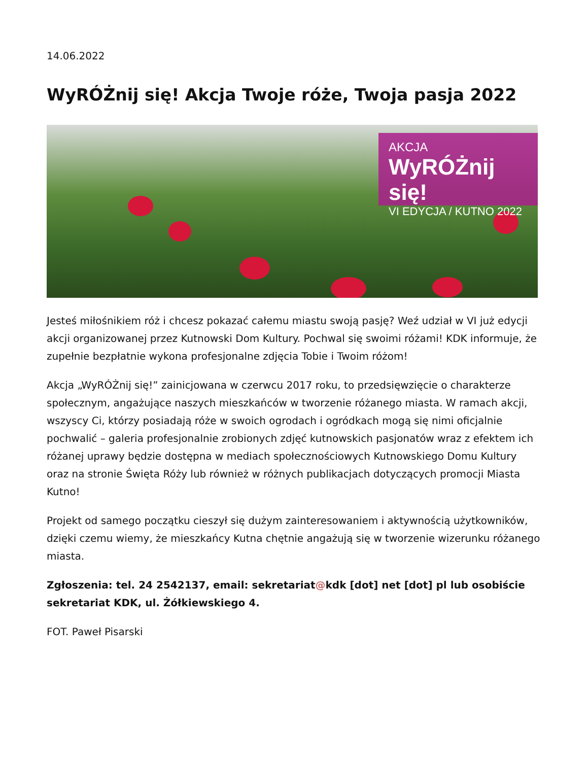14.06.2022
WyRÓŻnij się! Akcja Twoje róże, Twoja pasja 2022
AKCJA
WyRÓŻnij się!
VI EDYCJA / KUTNO 2022
Jesteś miłośnikiem róż i chcesz pokazać całemu miastu swoją pasję? Weź udział w VI już edycji akcji organizowanej przez Kutnowski Dom Kultury. Pochwal się swoimi różami! KDK informuje, że zupełnie bezpłatnie wykona profesjonalne zdjęcia Tobie i Twoim różom!
Akcja „WyRÓŻnij się!” zainicjowana w czerwcu 2017 roku, to przedsięwzięcie o charakterze społecznym, angażujące naszych mieszkańców w tworzenie różanego miasta. W ramach akcji, wszyscy Ci, którzy posiadają róże w swoich ogrodach i ogródkach mogą się nimi oficjalnie pochwalić – galeria profesjonalnie zrobionych zdjęć kutnowskich pasjonatów wraz z efektem ich różanej uprawy będzie dostępna w mediach społecznościowych Kutnowskiego Domu Kultury oraz na stronie Święta Róży lub również w różnych publikacjach dotyczących promocji Miasta Kutno!
Projekt od samego początku cieszył się dużym zainteresowaniem i aktywnością użytkowników, dzięki czemu wiemy, że mieszkańcy Kutna chętnie angażują się w tworzenie wizerunku różanego miasta.
Zgłoszenia: tel. 24 2542137, email: sekretariat@kdk [dot] net [dot] pl lub osobiście sekretariat KDK, ul. Żółkiewskiego 4.
FOT. Paweł Pisarski